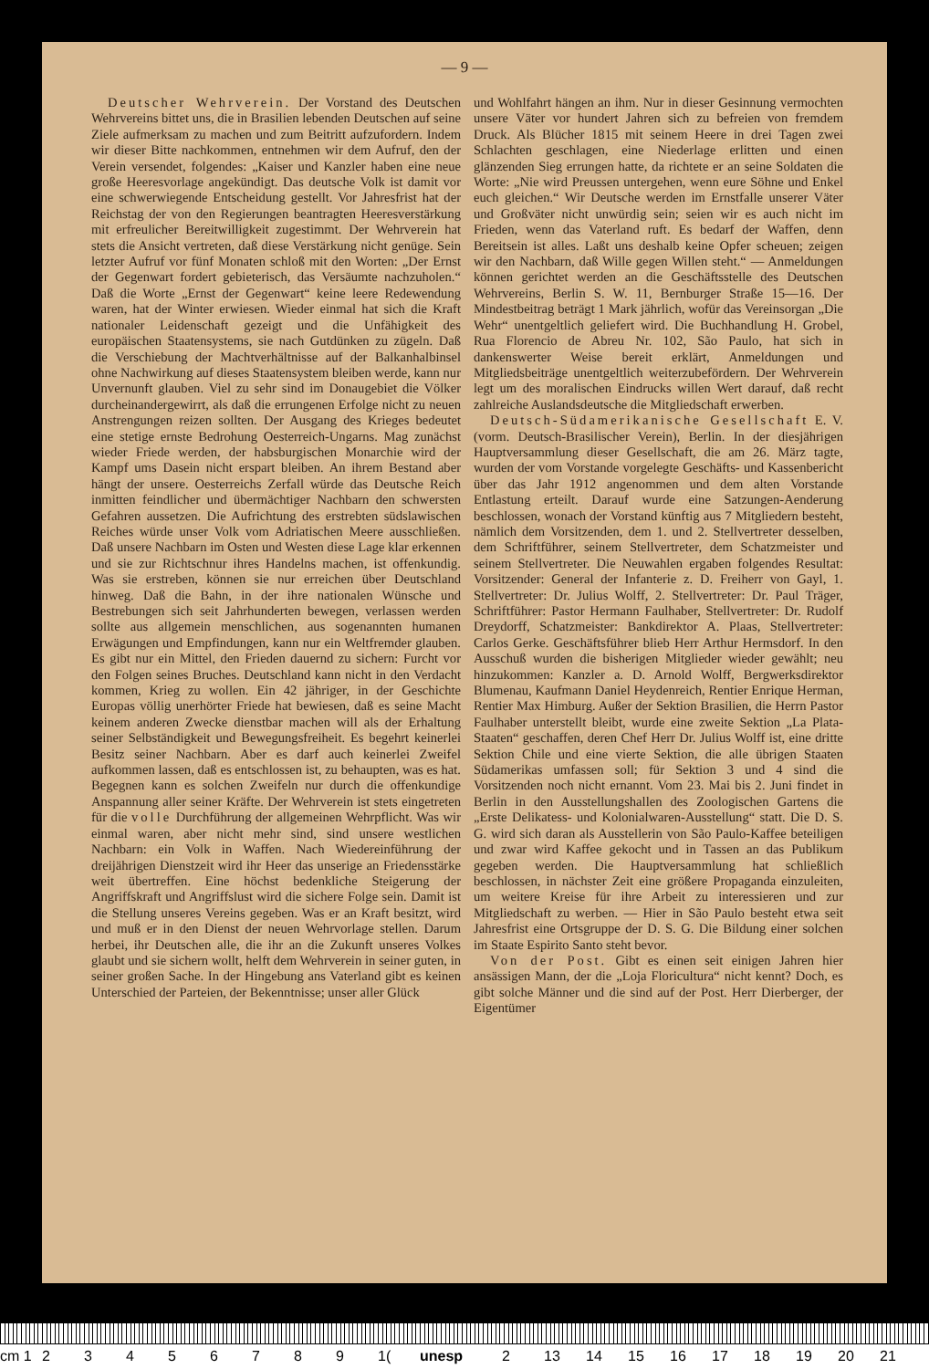— 9 —
Deutscher Wehrverein. Der Vorstand des Deutschen Wehrvereins bittet uns, die in Brasilien lebenden Deutschen auf seine Ziele aufmerksam zu machen und zum Beitritt aufzufordern. Indem wir dieser Bitte nachkommen, entnehmen wir dem Aufruf, den der Verein versendet, folgendes: „Kaiser und Kanzler haben eine neue große Heeresvorlage angekündigt. Das deutsche Volk ist damit vor eine schwerwiegende Entscheidung gestellt. Vor Jahresfrist hat der Reichstag der von den Regierungen beantragten Heeresverstärkung mit erfreulicher Bereitwilligkeit zugestimmt. Der Wehrverein hat stets die Ansicht vertreten, daß diese Verstärkung nicht genüge. Sein letzter Aufruf vor fünf Monaten schloß mit den Worten: „Der Ernst der Gegenwart fordert gebieterisch, das Versäumte nachzuholen.“ Daß die Worte „Ernst der Gegenwart“ keine leere Redewendung waren, hat der Winter erwiesen. Wieder einmal hat sich die Kraft nationaler Leidenschaft gezeigt und die Unfähigkeit des europäischen Staatensystems, sie nach Gutdünken zu zügeln. Daß die Verschiebung der Machtverhältnisse auf der Balkanhalbinsel ohne Nachwirkung auf dieses Staatensystem bleiben werde, kann nur Unvernunft glauben. Viel zu sehr sind im Donaugebiet die Völker durcheinandergewirrt, als daß die errungenen Erfolge nicht zu neuen Anstrengungen reizen sollten. Der Ausgang des Krieges bedeutet eine stetige ernste Bedrohung Oesterreich-Ungarns. Mag zunächst wieder Friede werden, der habsburgischen Monarchie wird der Kampf ums Dasein nicht erspart bleiben. An ihrem Bestand aber hängt der unsere. Oesterreichs Zerfall würde das Deutsche Reich inmitten feindlicher und übermächtiger Nachbarn den schwersten Gefahren aussetzen. Die Aufrichtung des erstrebten südslawischen Reiches würde unser Volk vom Adriatischen Meere ausschließen. Daß unsere Nachbarn im Osten und Westen diese Lage klar erkennen und sie zur Richtschnur ihres Handelns machen, ist offenkundig. Was sie erstreben, können sie nur erreichen über Deutschland hinweg. Daß die Bahn, in der ihre nationalen Wünsche und Bestrebungen sich seit Jahrhunderten bewegen, verlassen werden sollte aus allgemein menschlichen, aus sogenannten humanen Erwägungen und Empfindungen, kann nur ein Weltfremder glauben. Es gibt nur ein Mittel, den Frieden dauernd zu sichern: Furcht vor den Folgen seines Bruches. Deutschland kann nicht in den Verdacht kommen, Krieg zu wollen. Ein 42 jähriger, in der Geschichte Europas völlig unerhörter Friede hat bewiesen, daß es seine Macht keinem anderen Zwecke dienstbar machen will als der Erhaltung seiner Selbständigkeit und Bewegungsfreiheit. Es begehrt keinerlei Besitz seiner Nachbarn. Aber es darf auch keinerlei Zweifel aufkommen lassen, daß es entschlossen ist, zu behaupten, was es hat. Begegnen kann es solchen Zweifeln nur durch die offenkundige Anspannung aller seiner Kräfte. Der Wehrverein ist stets eingetreten für die volle Durchführung der allgemeinen Wehrpflicht. Was wir einmal waren, aber nicht mehr sind, sind unsere westlichen Nachbarn: ein Volk in Waffen. Nach Wiedereinführung der dreijährigen Dienstzeit wird ihr Heer das unserige an Friedensstärke weit übertreffen. Eine höchst bedenkliche Steigerung der Angriffskraft und Angriffslust wird die sichere Folge sein. Damit ist die Stellung unseres Vereins gegeben. Was er an Kraft besitzt, wird und muß er in den Dienst der neuen Wehrvorlage stellen. Darum herbei, ihr Deutschen alle, die ihr an die Zukunft unseres Volkes glaubt und sie sichern wollt, helft dem Wehrverein in seiner guten, in seiner großen Sache. In der Hingebung ans Vaterland gibt es keinen Unterschied der Parteien, der Bekenntnisse; unser aller Glück
und Wohlfahrt hängen an ihm. Nur in dieser Gesinnung vermochten unsere Väter vor hundert Jahren sich zu befreien von fremdem Druck. Als Blücher 1815 mit seinem Heere in drei Tagen zwei Schlachten geschlagen, eine Niederlage erlitten und einen glänzenden Sieg errungen hatte, da richtete er an seine Soldaten die Worte: „Nie wird Preussen untergehen, wenn eure Söhne und Enkel euch gleichen.“ Wir Deutsche werden im Ernstfalle unserer Väter und Großväter nicht unwürdig sein; seien wir es auch nicht im Frieden, wenn das Vaterland ruft. Es bedarf der Waffen, denn Bereitsein ist alles. Laßt uns deshalb keine Opfer scheuen; zeigen wir den Nachbarn, daß Wille gegen Willen steht.“ — Anmeldungen können gerichtet werden an die Geschäftsstelle des Deutschen Wehrvereins, Berlin S. W. 11, Bernburger Straße 15—16. Der Mindestbeitrag beträgt 1 Mark jährlich, wofür das Vereinsorgan „Die Wehr“ unentgeltlich geliefert wird. Die Buchhandlung H. Grobel, Rua Florencio de Abreu Nr. 102, São Paulo, hat sich in dankenswerter Weise bereit erklärt, Anmeldungen und Mitgliedsbeiträge unentgeltlich weiterzubefördern. Der Wehrverein legt um des moralischen Eindrucks willen Wert darauf, daß recht zahlreiche Auslandsdeutsche die Mitgliedschaft erwerben.
Deutsch-Südamerikanische Gesellschaft E. V. (vorm. Deutsch-Brasilischer Verein), Berlin. In der diesjährigen Hauptversammlung dieser Gesellschaft, die am 26. März tagte, wurden der vom Vorstande vorgelegte Geschäfts- und Kassenbericht über das Jahr 1912 angenommen und dem alten Vorstande Entlastung erteilt. Darauf wurde eine Satzungen-Aenderung beschlossen, wonach der Vorstand künftig aus 7 Mitgliedern besteht, nämlich dem Vorsitzenden, dem 1. und 2. Stellvertreter desselben, dem Schriftführer, seinem Stellvertreter, dem Schatzmeister und seinem Stellvertreter. Die Neuwahlen ergaben folgendes Resultat: Vorsitzender: General der Infanterie z. D. Freiherr von Gayl, 1. Stellvertreter: Dr. Julius Wolff, 2. Stellvertreter: Dr. Paul Träger, Schriftführer: Pastor Hermann Faulhaber, Stellvertreter: Dr. Rudolf Dreydorff, Schatzmeister: Bankdirektor A. Plaas, Stellvertreter: Carlos Gerke. Geschäftsführer blieb Herr Arthur Hermsdorf. In den Ausschuß wurden die bisherigen Mitglieder wieder gewählt; neu hinzukommen: Kanzler a. D. Arnold Wolff, Bergwerksdirektor Blumenau, Kaufmann Daniel Heydenreich, Rentier Enrique Herman, Rentier Max Himburg. Außer der Sektion Brasilien, die Herrn Pastor Faulhaber unterstellt bleibt, wurde eine zweite Sektion „La Plata-Staaten“ geschaffen, deren Chef Herr Dr. Julius Wolff ist, eine dritte Sektion Chile und eine vierte Sektion, die alle übrigen Staaten Südamerikas umfassen soll; für Sektion 3 und 4 sind die Vorsitzenden noch nicht ernannt. Vom 23. Mai bis 2. Juni findet in Berlin in den Ausstellungshallen des Zoologischen Gartens die „Erste Delikatess- und Kolonialwaren-Ausstellung“ statt. Die D. S. G. wird sich daran als Ausstellerin von São Paulo-Kaffee beteiligen und zwar wird Kaffee gekocht und in Tassen an das Publikum gegeben werden. Die Hauptversammlung hat schließlich beschlossen, in nächster Zeit eine größere Propaganda einzuleiten, um weitere Kreise für ihre Arbeit zu interessieren und zur Mitgliedschaft zu werben. — Hier in São Paulo besteht etwa seit Jahresfrist eine Ortsgruppe der D. S. G. Die Bildung einer solchen im Staate Espirito Santo steht bevor.
Von der Post. Gibt es einen seit einigen Jahren hier ansässigen Mann, der die „Loja Floricultura“ nicht kennt? Doch, es gibt solche Männer und die sind auf der Post. Herr Dierberger, der Eigentümer
cm 1 23456789 1(unesp 2 13 14 15 16 17 18 19 20 21